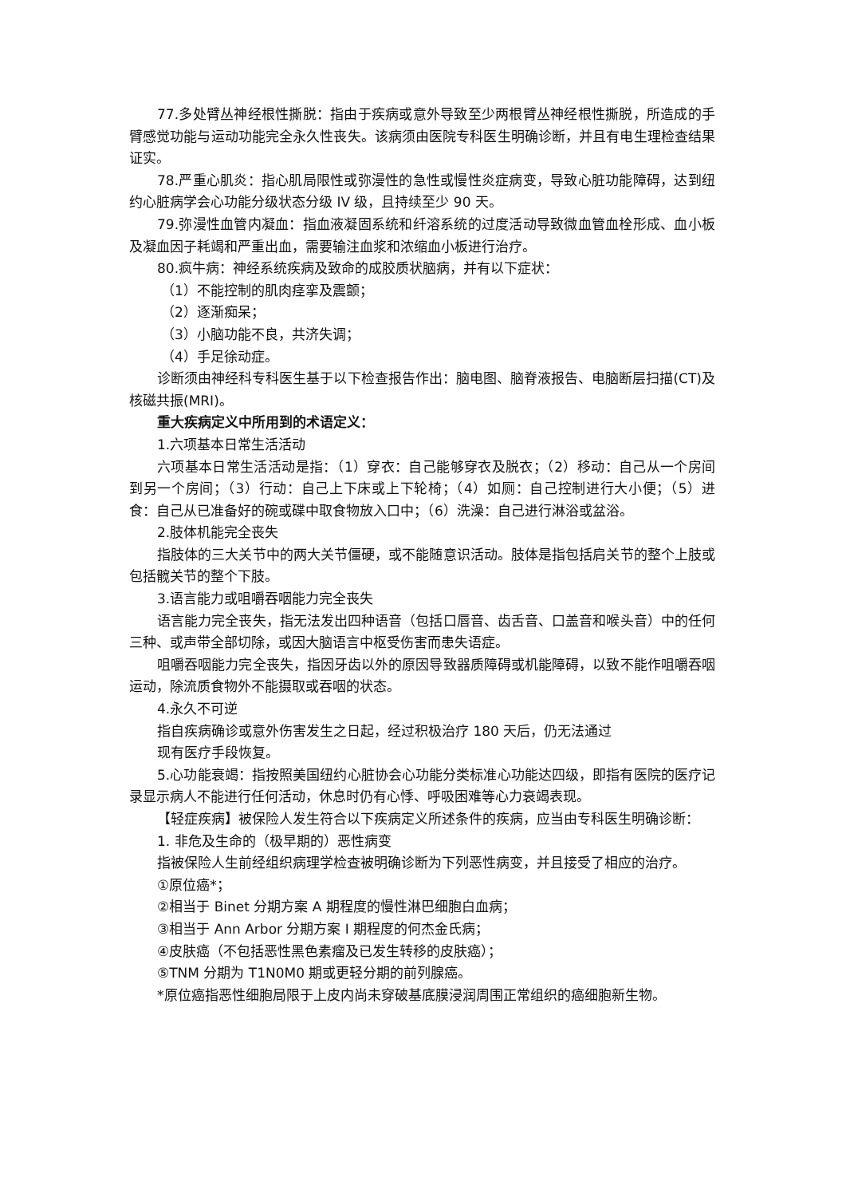77.多处臂丛神经根性撕脱：指由于疾病或意外导致至少两根臂丛神经根性撕脱，所造成的手臂感觉功能与运动功能完全永久性丧失。该病须由医院专科医生明确诊断，并且有电生理检查结果证实。
78.严重心肌炎：指心肌局限性或弥漫性的急性或慢性炎症病变，导致心脏功能障碍，达到纽约心脏病学会心功能分级状态分级 IV 级，且持续至少 90 天。
79.弥漫性血管内凝血：指血液凝固系统和纤溶系统的过度活动导致微血管血栓形成、血小板及凝血因子耗竭和严重出血，需要输注血浆和浓缩血小板进行治疗。
80.疯牛病：神经系统疾病及致命的成胶质状脑病，并有以下症状：
（1）不能控制的肌肉痉挛及震颤；
（2）逐渐痴呆；
（3）小脑功能不良，共济失调；
（4）手足徐动症。
诊断须由神经科专科医生基于以下检查报告作出：脑电图、脑脊液报告、电脑断层扫描(CT)及核磁共振(MRI)。
重大疾病定义中所用到的术语定义：
1.六项基本日常生活活动
六项基本日常生活活动是指：（1）穿衣：自己能够穿衣及脱衣；（2）移动：自己从一个房间到另一个房间；（3）行动：自己上下床或上下轮椅；（4）如厕：自己控制进行大小便；（5）进食：自己从已准备好的碗或碟中取食物放入口中；（6）洗澡：自己进行淋浴或盆浴。
2.肢体机能完全丧失
指肢体的三大关节中的两大关节僵硬，或不能随意识活动。肢体是指包括肩关节的整个上肢或包括髋关节的整个下肢。
3.语言能力或咀嚼吞咽能力完全丧失
语言能力完全丧失，指无法发出四种语音（包括口唇音、齿舌音、口盖音和喉头音）中的任何三种、或声带全部切除，或因大脑语言中枢受伤害而患失语症。
咀嚼吞咽能力完全丧失，指因牙齿以外的原因导致器质障碍或机能障碍，以致不能作咀嚼吞咽运动，除流质食物外不能摄取或吞咽的状态。
4.永久不可逆
指自疾病确诊或意外伤害发生之日起，经过积极治疗 180 天后，仍无法通过
现有医疗手段恢复。
5.心功能衰竭：指按照美国纽约心脏协会心功能分类标准心功能达四级，即指有医院的医疗记录显示病人不能进行任何活动，休息时仍有心悸、呼吸困难等心力衰竭表现。
【轻症疾病】被保险人发生符合以下疾病定义所述条件的疾病，应当由专科医生明确诊断：
1. 非危及生命的（极早期的）恶性病变
指被保险人生前经组织病理学检查被明确诊断为下列恶性病变，并且接受了相应的治疗。
①原位癌*；
②相当于 Binet 分期方案 A 期程度的慢性淋巴细胞白血病；
③相当于 Ann Arbor 分期方案 I 期程度的何杰金氏病；
④皮肤癌（不包括恶性黑色素瘤及已发生转移的皮肤癌）；
⑤TNM 分期为 T1N0M0 期或更轻分期的前列腺癌。
*原位癌指恶性细胞局限于上皮内尚未穿破基底膜浸润周围正常组织的癌细胞新生物。